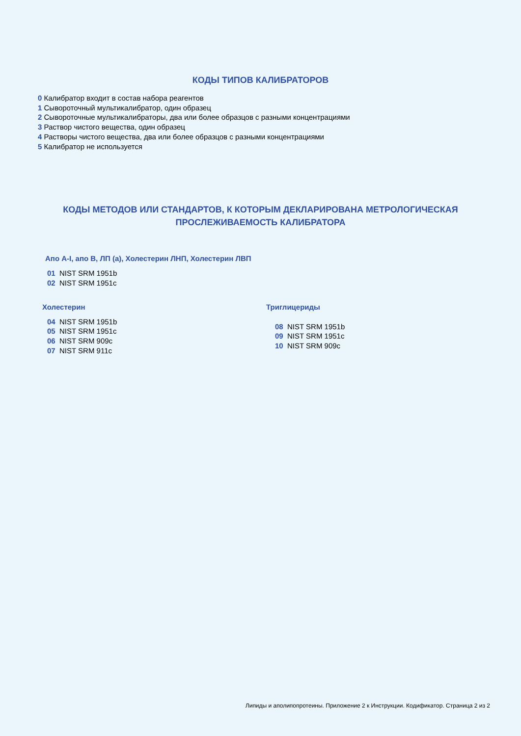КОДЫ ТИПОВ КАЛИБРАТОРОВ
0 Калибратор входит в состав набора реагентов
1 Сывороточный мультикалибратор, один образец
2 Сывороточные мультикалибраторы, два или более образцов с разными концентрациями
3 Раствор чистого вещества, один образец
4 Растворы чистого вещества, два или более образцов с разными концентрациями
5 Калибратор не используется
КОДЫ МЕТОДОВ ИЛИ СТАНДАРТОВ, К КОТОРЫМ ДЕКЛАРИРОВАНА МЕТРОЛОГИЧЕСКАЯ
ПРОСЛЕЖИВАЕМОСТЬ КАЛИБРАТОРА
Апо А-I, апо В, ЛП (а), Холестерин ЛНП, Холестерин ЛВП
01 NIST SRM 1951b
02 NIST SRM 1951c
Холестерин
04 NIST SRM 1951b
05 NIST SRM 1951c
06 NIST SRM 909c
07 NIST SRM 911c
Триглицериды
08 NIST SRM 1951b
09 NIST SRM 1951c
10 NIST SRM 909c
Липиды и аполипопротеины. Приложение 2 к Инструкции. Кодификатор. Страница 2 из 2